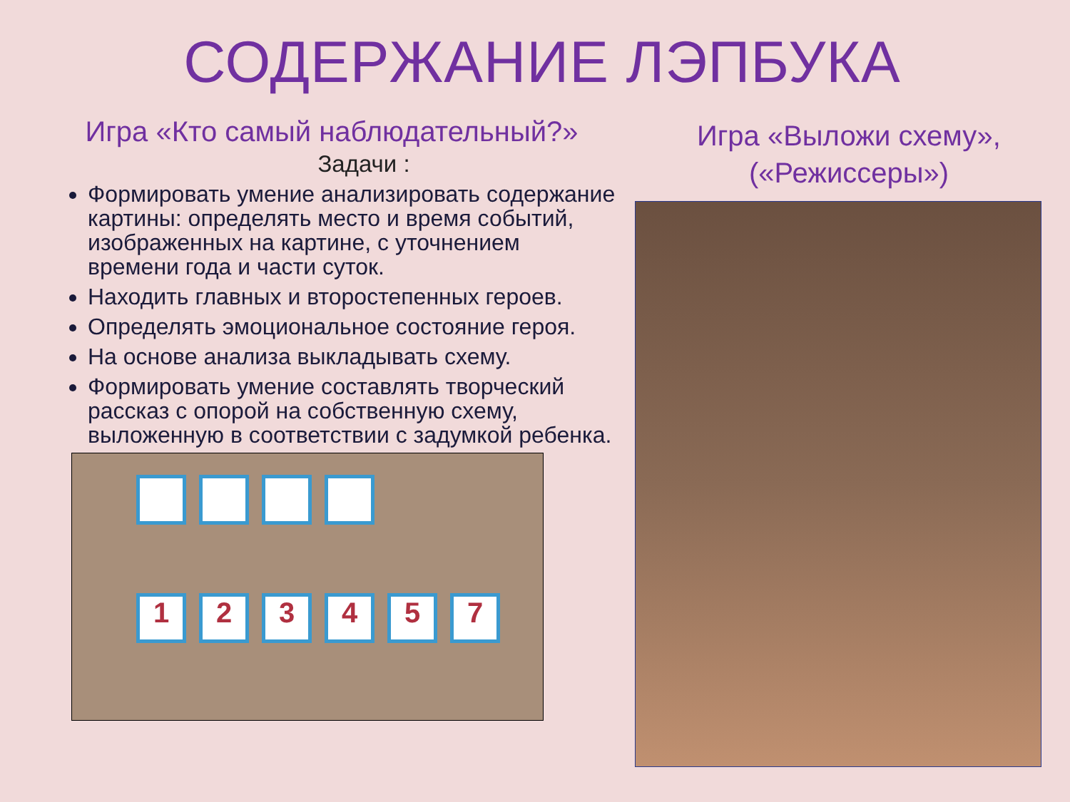СОДЕРЖАНИЕ ЛЭПБУКА
Игра «Кто самый наблюдательный?»
Задачи :
Формировать умение анализировать содержание картины: определять место и время событий, изображенных на картине, с уточнением времени года и части суток.
Находить главных и второстепенных героев.
Определять эмоциональное состояние героя.
На основе анализа выкладывать схему.
Формировать умение составлять творческий рассказ с опорой на собственную схему, выложенную в соответствии с задумкой ребенка.
1
2
3
4
5
7
Игра «Выложи схему», («Режиссеры»)